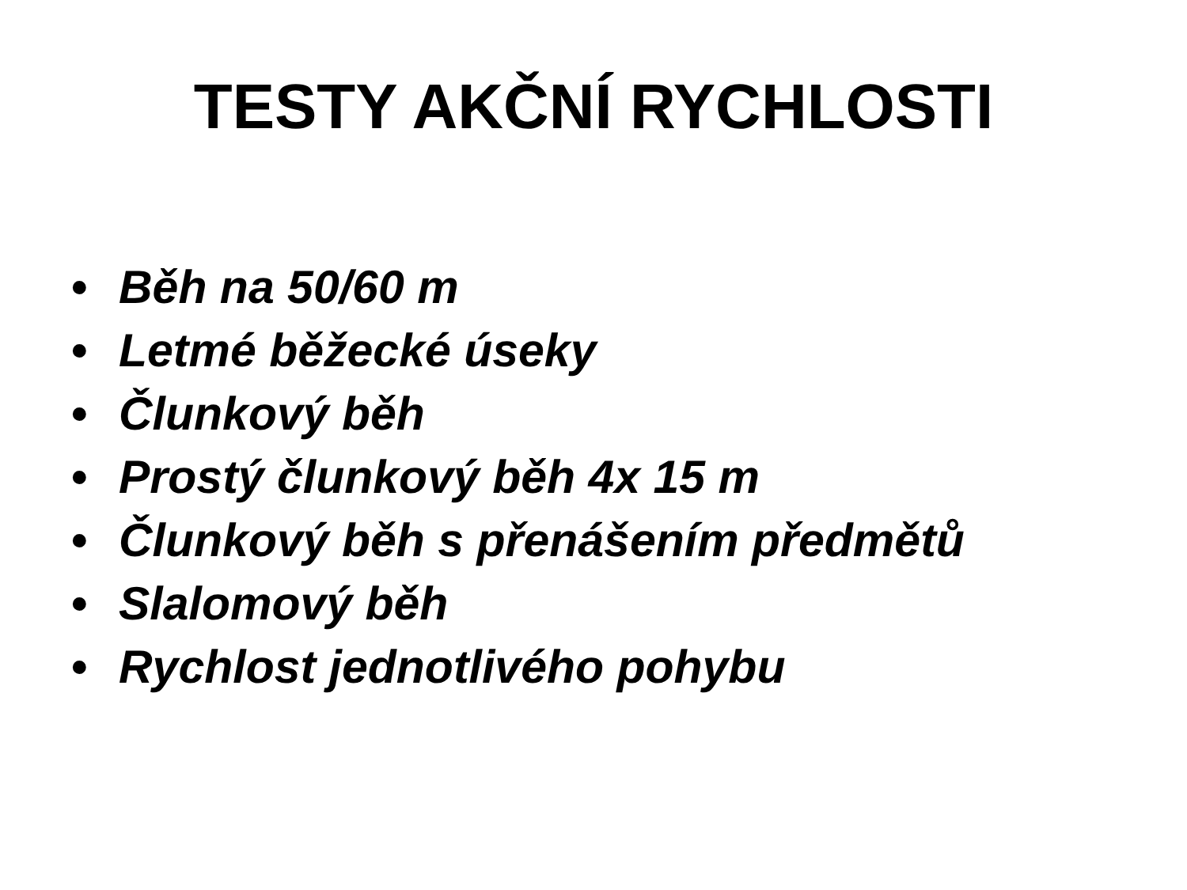TESTY AKČNÍ RYCHLOSTI
• Běh na 50/60 m
• Letmé běžecké úseky
• Člunkový běh
• Prostý člunkový běh 4x 15 m
• Člunkový běh s přenášením předmětů
• Slalomový běh
• Rychlost jednotlivého pohybu